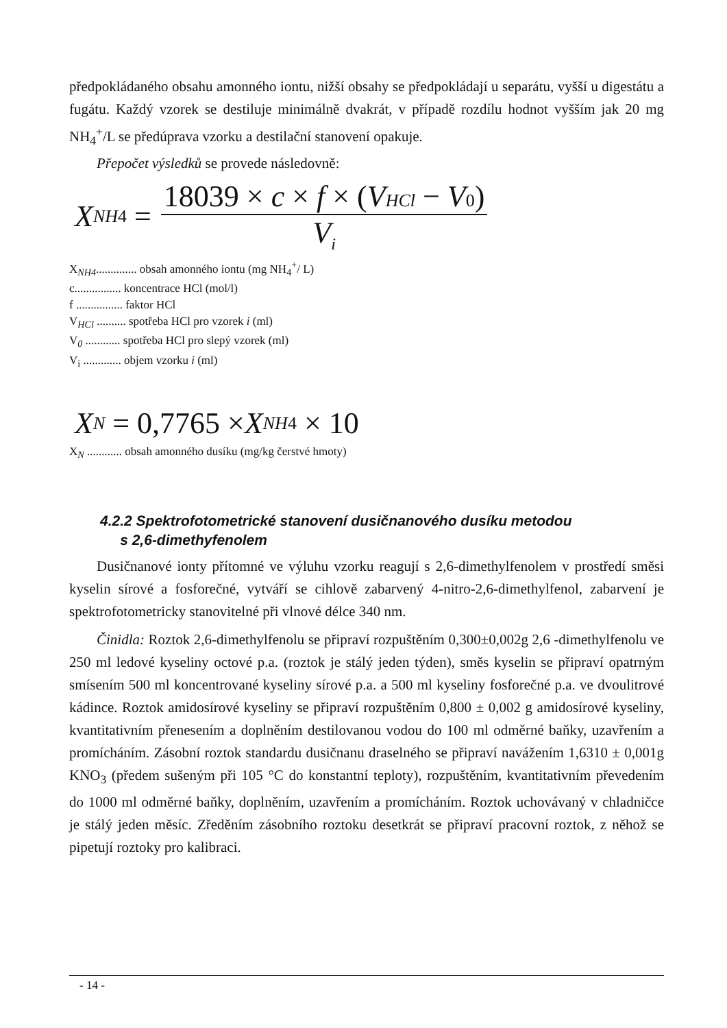předpokládaného obsahu amonného iontu, nižší obsahy se předpokládají u separátu, vyšší u digestátu a fugátu. Každý vzorek se destiluje minimálně dvakrát, v případě rozdílu hodnot vyšším jak 20 mg NH<sub>4</sub><sup>+</sup>/L se předúprava vzorku a destilační stanovení opakuje.
Přepočet výsledků se provede následovně:
X NH4 = 18039 × c × f × (VHCl − V 0) V<sub>i</sub>
X<sub>NH4</sub>.............. obsah amonného iontu (mg NH<sub>4</sub><sup>+</sup>/ L)
c................ koncentrace HCl (mol/l)
f ................ faktor HCl
V<sub>HCl</sub> .......... spotřeba HCl pro vzorek i (ml)
V<sub>0</sub> ............ spotřeba HCl pro slepý vzorek (ml)
V<sub>i</sub> ............. objem vzorku i (ml)
X N = 0,7765 × X NH4 × 10
X<sub>N</sub> ............ obsah amonného dusíku (mg/kg čerstvé hmoty)
4.2.2 Spektrofotometrické stanovení dusičnanového dusíku metodou
s 2,6-dimethyfenolem
Dusičnanové ionty přítomné ve výluhu vzorku reagují s 2,6-dimethylfenolem v prostředí směsi kyselin sírové a fosforečné, vytváří se cihlově zabarvený 4-nitro-2,6-dimethylfenol, zabarvení je spektrofotometricky stanovitelné při vlnové délce 340 nm.
Činidla: Roztok 2,6-dimethylfenolu se připraví rozpuštěním 0,300±0,002g 2,6 -dimethylfenolu ve 250 ml ledové kyseliny octové p.a. (roztok je stálý jeden týden), směs kyselin se připraví opatrným smísením 500 ml koncentrované kyseliny sírové p.a. a 500 ml kyseliny fosforečné p.a. ve dvoulitrové kádince. Roztok amidosírové kyseliny se připraví rozpuštěním 0,800 ± 0,002 g amidosírové kyseliny, kvantitativním přenesením a doplněním destilovanou vodou do 100 ml odměrné baňky, uzavřením a promícháním. Zásobní roztok standardu dusičnanu draselného se připraví navážením 1,6310 ± 0,001g KNO<sub>3</sub> (předem sušeným při 105 °C do konstantní teploty), rozpuštěním, kvantitativním převedením do 1000 ml odměrné baňky, doplněním, uzavřením a promícháním. Roztok uchovávaný v chladničce je stálý jeden měsíc. Zředěním zásobního roztoku desetkrát se připraví pracovní roztok, z něhož se pipetují roztoky pro kalibraci.
- 14 -